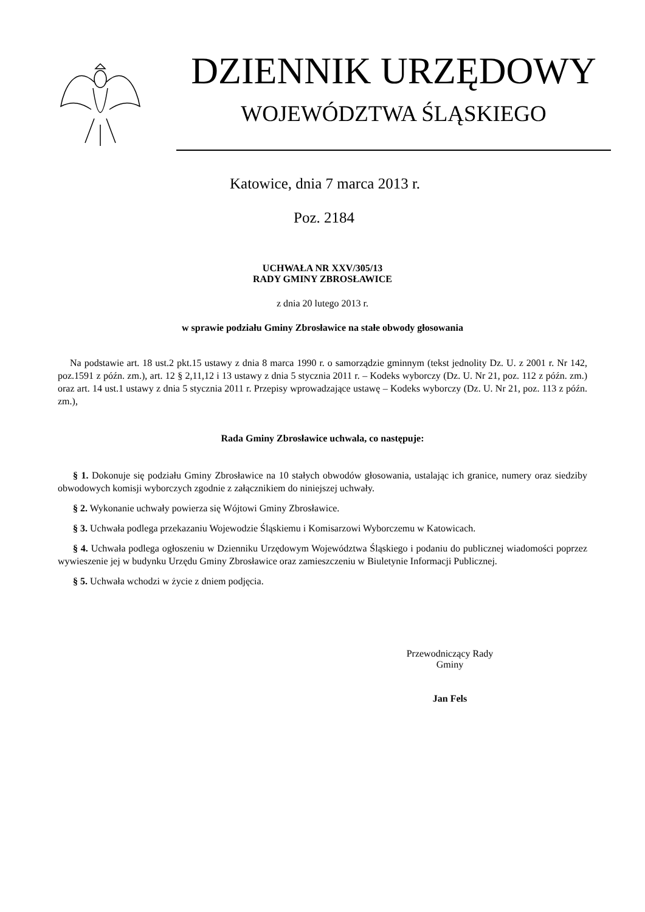DZIENNIK URZĘDOWY
WOJEWÓDZTWA ŚLĄSKIEGO
Katowice, dnia 7 marca 2013 r.
Poz. 2184
UCHWAŁA NR XXV/305/13
RADY GMINY ZBROSŁAWICE
z dnia 20 lutego 2013 r.
w sprawie podziału Gminy Zbrosławice na stałe obwody głosowania
Na podstawie art. 18 ust.2 pkt.15 ustawy z dnia 8 marca 1990 r. o samorządzie gminnym (tekst jednolity Dz. U. z 2001 r. Nr 142, poz.1591 z późn. zm.), art. 12 § 2,11,12 i 13 ustawy z dnia 5 stycznia 2011 r. – Kodeks wyborczy (Dz. U. Nr 21, poz. 112 z późn. zm.) oraz art. 14 ust.1 ustawy z dnia 5 stycznia 2011 r. Przepisy wprowadzające ustawę – Kodeks wyborczy (Dz. U. Nr 21, poz. 113 z późn. zm.),
Rada Gminy Zbrosławice uchwala, co następuje:
§ 1. Dokonuje się podziału Gminy Zbrosławice na 10 stałych obwodów głosowania, ustalając ich granice, numery oraz siedziby obwodowych komisji wyborczych zgodnie z załącznikiem do niniejszej uchwały.
§ 2. Wykonanie uchwały powierza się Wójtowi Gminy Zbrosławice.
§ 3. Uchwała podlega przekazaniu Wojewodzie Śląskiemu i Komisarzowi Wyborczemu w Katowicach.
§ 4. Uchwała podlega ogłoszeniu w Dzienniku Urzędowym Województwa Śląskiego i podaniu do publicznej wiadomości poprzez wywieszenie jej w budynku Urzędu Gminy Zbrosławice oraz zamieszczeniu w Biuletynie Informacji Publicznej.
§ 5. Uchwała wchodzi w życie z dniem podjęcia.
Przewodniczący Rady
Gminy
Jan Fels